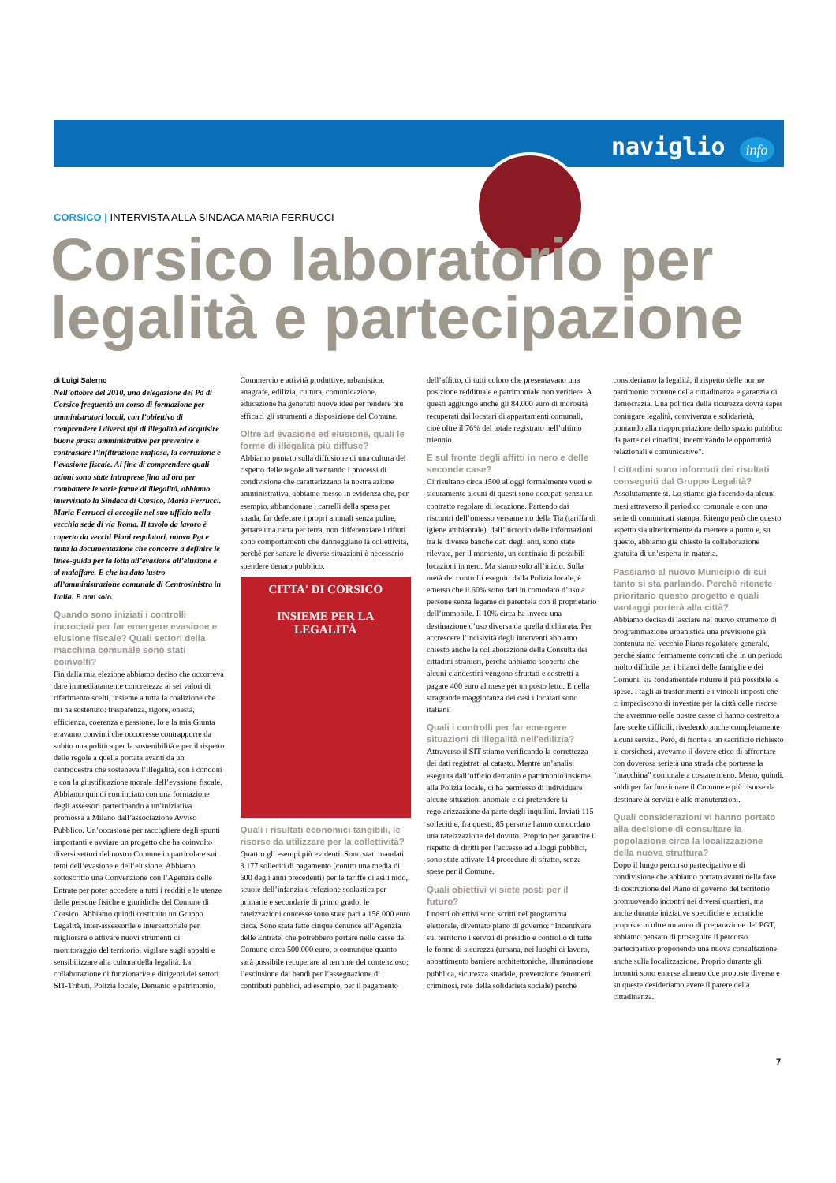naviglio info
CORSICO | INTERVISTA ALLA SINDACA MARIA FERRUCCI
Corsico laboratorio per
legalità e partecipazione
di Luigi Salerno
Nell’ottobre del 2010, una delegazione del Pd di Corsico frequentò un corso di formazione per amministratori locali, con l’obiettivo di comprendere i diversi tipi di illegalità ed acquisire buone prassi amministrative per prevenire e contrastare l’infiltrazione mafiosa, la corruzione e l’evasione fiscale. Al fine di comprendere quali azioni sono state intraprese fino ad ora per combattere le varie forme di illegalità, abbiamo intervistato la Sindaca di Corsico, Maria Ferrucci.
Maria Ferrucci ci accoglie nel suo ufficio nella vecchia sede di via Roma. Il tavolo da lavoro è coperto da vecchi Piani regolatori, nuovo Pgt e tutta la documentazione che concorre a definire le linee-guida per la lotta all’evasione all’elusione e al malaffare. E che ha dato lustro all’amministrazione comunale di Centrosinistra in Italia. E non solo.
Quando sono iniziati i controlli incrociati per far emergere evasione e elusione fiscale? Quali settori della macchina comunale sono stati coinvolti?
Fin dalla mia elezione abbiamo deciso che occorreva dare immediatamente concretezza ai sei valori di riferimento scelti, insieme a tutta la coalizione che mi ha sostenuto: trasparenza, rigore, onestà, efficienza, coerenza e passione. Io e la mia Giunta eravamo convinti che occorresse contrapporre da subito una politica per la sostenibilità e per il rispetto delle regole a quella portata avanti da un centrodestra che sosteneva l’illegalità, con i condoni e con la giustificazione morale dell’evasione fiscale. Abbiamo quindi cominciato con una formazione degli assessori partecipando a un’iniziativa promossa a Milano dall’associazione Avviso Pubblico. Un’occasione per raccogliere degli spunti importanti e avviare un progetto che ha coinvolto diversi settori del nostro Comune in particolare sui temi dell’evasione e dell’elusione. Abbiamo sottoscritto una Convenzione con l’Agenzia delle Entrate per poter accedere a tutti i redditi e le utenze delle persone fisiche e giuridiche del Comune di Corsico. Abbiamo quindi costituito un Gruppo Legalità, inter-assessorile e intersettoriale per migliorare o attivare nuovi strumenti di monitoraggio del territorio, vigilare sugli appalti e sensibilizzare alla cultura della legalità. La collaborazione di funzionari/e e dirigenti dei settori SIT-Tributi, Polizia locale, Demanio e patrimonio, Commercio e attività produttive, urbanistica, anagrafe, edilizia, cultura, comunicazione, educazione ha generato nuove idee per rendere più efficaci gli strumenti a disposizione del Comune.
Oltre ad evasione ed elusione, quali le forme di illegalità più diffuse?
Abbiamo puntato sulla diffusione di una cultura del rispetto delle regole alimentando i processi di condivisione che caratterizzano la nostra azione amministrativa, abbiamo messo in evidenza che, per esempio, abbandonare i carrelli della spesa per strada, far defecare i propri animali senza pulire, gettare una carta per terra, non differenziare i rifiuti sono comportamenti che danneggiano la collettività, perché per sanare le diverse situazioni è necessario spendere denaro pubblico.
CITTA' DI CORSICO
INSIEME PER LA LEGALITÀ
Quali i risultati economici tangibili, le risorse da utilizzare per la collettività?
Quattro gli esempi più evidenti. Sono stati mandati 3.177 solleciti di pagamento (contro una media di 600 degli anni precedenti) per le tariffe di asili nido, scuole dell’infanzia e refezione scolastica per primarie e secondarie di primo grado; le rateizzazioni concesse sono state pari a 158.000 euro circa. Sono stata fatte cinque denunce all’Agenzia delle Entrate, che potrebbero portare nelle casse del Comune circa 500.000 euro, o comunque quanto sarà possibile recuperare al termine del contenzioso; l’esclusione dai bandi per l’assegnazione di contributi pubblici, ad esempio, per il pagamento dell’affitto, di tutti coloro che presentavano una posizione reddituale e patrimoniale non veritiere. A questi aggiungo anche gli 84.000 euro di morosità recuperati dai locatari di appartamenti comunali, cioè oltre il 76% del totale registrato nell’ultimo triennio.
E sul fronte degli affitti in nero e delle seconde case?
Ci risultano circa 1500 alloggi formalmente vuoti e sicuramente alcuni di questi sono occupati senza un contratto regolare di locazione. Partendo dai riscontri dell’omesso versamento della Tia (tariffa di igiene ambientale), dall’incrocio delle informazioni tra le diverse banche dati degli enti, sono state rilevate, per il momento, un centinaio di possibili locazioni in nero. Ma siamo solo all’inizio. Sulla metà dei controlli eseguiti dalla Polizia locale, è emerso che il 60% sono dati in comodato d’uso a persone senza legame di parentela con il proprietario dell’immobile. Il 10% circa ha invece una destinazione d’uso diversa da quella dichiarata. Per accrescere l’incisività degli interventi abbiamo chiesto anche la collaborazione della Consulta dei cittadini stranieri, perché abbiamo scoperto che alcuni clandestini vengono sfruttati e costretti a pagare 400 euro al mese per un posto letto. E nella stragrande maggioranza dei casi i locatari sono italiani.
Quali i controlli per far emergere situazioni di illegalità nell’edilizia?
Attraverso il SIT stiamo verificando la correttezza dei dati registrati al catasto. Mentre un’analisi eseguita dall’ufficio demanio e patrimonio insieme alla Polizia locale, ci ha permesso di individuare alcune situazioni anomale e di pretendere la regolarizzazione da parte degli inquilini. Inviati 115 solleciti e, fra questi, 85 persone hanno concordato una rateizzazione del dovuto. Proprio per garantire il rispetto di diritti per l’accesso ad alloggi pubblici, sono state attivate 14 procedure di sfratto, senza spese per il Comune.
Quali obiettivi vi siete posti per il futuro?
I nostri obiettivi sono scritti nel programma elettorale, diventato piano di governo: “Incentivare sul territorio i servizi di presidio e controllo di tutte le forme di sicurezza (urbana, nei luoghi di lavoro, abbattimento barriere architettoniche, illuminazione pubblica, sicurezza stradale, prevenzione fenomeni criminosi, rete della solidarietà sociale) perché consideriamo la legalità, il rispetto delle norme patrimonio comune della cittadinanza e garanzia di democrazia. Una politica della sicurezza dovrà saper coniugare legalità, convivenza e solidarietà, puntando alla riappropriazione dello spazio pubblico da parte dei cittadini, incentivando le opportunità relazionali e comunicative”.
I cittadini sono informati dei risultati conseguiti dal Gruppo Legalità?
Assolutamente sì. Lo stiamo già facendo da alcuni mesi attraverso il periodico comunale e con una serie di comunicati stampa. Ritengo però che questo aspetto sia ulteriormente da mettere a punto e, su questo, abbiamo già chiesto la collaborazione gratuita di un’esperta in materia.
Passiamo al nuovo Municipio di cui tanto si sta parlando. Perché ritenete prioritario questo progetto e quali vantaggi porterà alla città?
Abbiamo deciso di lasciare nel nuovo strumento di programmazione urbanistica una previsione già contenuta nel vecchio Piano regolatore generale, perché siamo fermamente convinti che in un periodo molto difficile per i bilanci delle famiglie e dei Comuni, sia fondamentale ridurre il più possibile le spese. I tagli ai trasferimenti e i vincoli imposti che ci impediscono di investire per la città delle risorse che avremmo nelle nostre casse ci hanno costretto a fare scelte difficili, rivedendo anche completamente alcuni servizi. Però, di fronte a un sacrificio richiesto ai corsichesi, avevamo il dovere etico di affrontare con doverosa serietà una strada che portasse la “macchina” comunale a costare meno. Meno, quindi, soldi per far funzionare il Comune e più risorse da destinare ai servizi e alle manutenzioni.
Quali considerazioni vi hanno portato alla decisione di consultare la popolazione circa la localizzazione della nuova struttura?
Dopo il lungo percorso partecipativo e di condivisione che abbiamo portato avanti nella fase di costruzione del Piano di governo del territorio promuovendo incontri nei diversi quartieri, ma anche durante iniziative specifiche e tematiche proposte in oltre un anno di preparazione del PGT, abbiamo pensato di proseguire il percorso partecipativo proponendo una nuova consultazione anche sulla localizzazione. Proprio durante gli incontri sono emerse almeno due proposte diverse e su queste desideriamo avere il parere della cittadinanza.
7